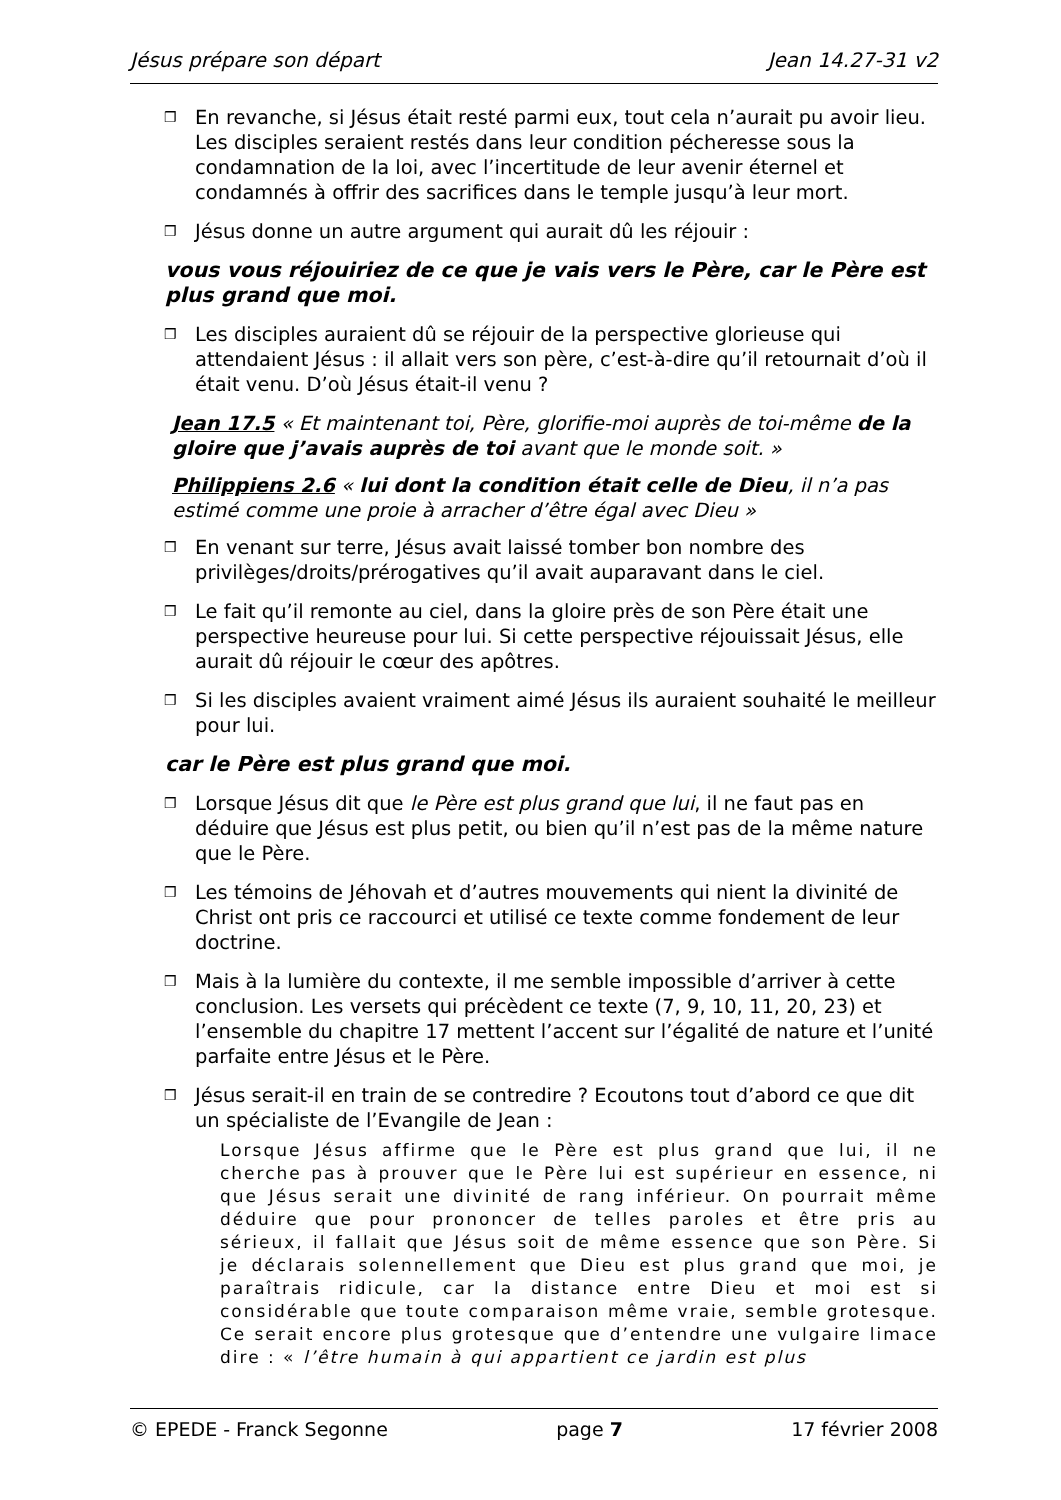Jésus prépare son départ Jean 14.27-31 v2
❒ En revanche, si Jésus était resté parmi eux, tout cela n’aurait pu avoir lieu. Les disciples seraient restés dans leur condition pécheresse sous la condamnation de la loi, avec l’incertitude de leur avenir éternel et condamnés à offrir des sacrifices dans le temple jusqu’à leur mort.
❒ Jésus donne un autre argument qui aurait dû les réjouir :
vous vous réjouiriez de ce que je vais vers le Père, car le Père est plus grand que moi.
❒ Les disciples auraient dû se réjouir de la perspective glorieuse qui attendaient Jésus : il allait vers son père, c’est-à-dire qu’il retournait d’où il était venu. D’où Jésus était-il venu ?
Jean 17.5 « Et maintenant toi, Père, glorifie-moi auprès de toi-même de la gloire que j’avais auprès de toi avant que le monde soit. »
Philippiens 2.6 « lui dont la condition était celle de Dieu, il n’a pas estimé comme une proie à arracher d’être égal avec Dieu »
❒ En venant sur terre, Jésus avait laissé tomber bon nombre des privilèges/droits/prérogatives qu’il avait auparavant dans le ciel.
❒ Le fait qu’il remonte au ciel, dans la gloire près de son Père était une perspective heureuse pour lui. Si cette perspective réjouissait Jésus, elle aurait dû réjouir le cœur des apôtres.
❒ Si les disciples avaient vraiment aimé Jésus ils auraient souhaité le meilleur pour lui.
car le Père est plus grand que moi.
❒ Lorsque Jésus dit que le Père est plus grand que lui, il ne faut pas en déduire que Jésus est plus petit, ou bien qu’il n’est pas de la même nature que le Père.
❒ Les témoins de Jéhovah et d’autres mouvements qui nient la divinité de Christ ont pris ce raccourci et utilisé ce texte comme fondement de leur doctrine.
❒ Mais à la lumière du contexte, il me semble impossible d’arriver à cette conclusion. Les versets qui précèdent ce texte (7, 9, 10, 11, 20, 23) et l’ensemble du chapitre 17 mettent l’accent sur l’égalité de nature et l’unité parfaite entre Jésus et le Père.
❒ Jésus serait-il en train de se contredire ? Ecoutons tout d’abord ce que dit un spécialiste de l’Evangile de Jean :
Lorsque Jésus affirme que le Père est plus grand que lui, il ne cherche pas à prouver que le Père lui est supérieur en essence, ni que Jésus serait une divinité de rang inférieur. On pourrait même déduire que pour prononcer de telles paroles et être pris au sérieux, il fallait que Jésus soit de même essence que son Père. Si je déclarais solennellement que Dieu est plus grand que moi, je paraîtrais ridicule, car la distance entre Dieu et moi est si considérable que toute comparaison même vraie, semble grotesque. Ce serait encore plus grotesque que d’entendre une vulgaire limace dire : « l’être humain à qui appartient ce jardin est plus
© EPEDE - Franck Segonne page 7 17 février 2008